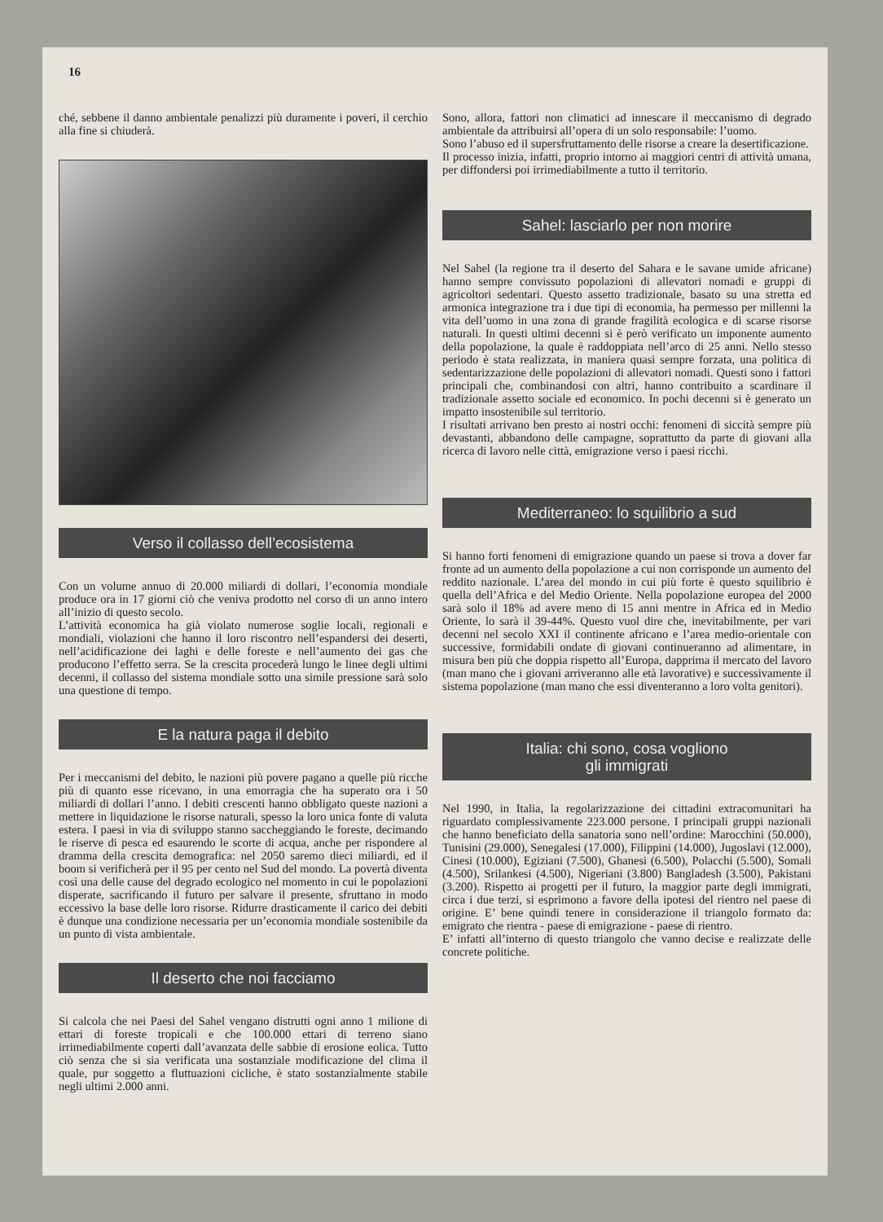16
ché, sebbene il danno ambientale penalizzi più duramente i poveri, il cerchio alla fine si chiuderà.
Verso il collasso dell’ecosistema
Con un volume annuo di 20.000 miliardi di dollari, l’economia mondiale produce ora in 17 giorni ciò che veniva prodotto nel corso di un anno intero all’inizio di questo secolo.
L’attività economica ha già violato numerose soglie locali, regionali e mondiali, violazioni che hanno il loro riscontro nell’espandersi dei deserti, nell’acidificazione dei laghi e delle foreste e nell’aumento dei gas che producono l’effetto serra. Se la crescita procederà lungo le linee degli ultimi decenni, il collasso del sistema mondiale sotto una simile pressione sarà solo una questione di tempo.
E la natura paga il debito
Per i meccanismi del debito, le nazioni più povere pagano a quelle più ricche più di quanto esse ricevano, in una emorragia che ha superato ora i 50 miliardi di dollari l’anno. I debiti crescenti hanno obbligato queste nazioni a mettere in liquidazione le risorse naturali, spesso la loro unica fonte di valuta estera. I paesi in via di sviluppo stanno saccheggiando le foreste, decimando le riserve di pesca ed esaurendo le scorte di acqua, anche per rispondere al dramma della crescita demografica: nel 2050 saremo dieci miliardi, ed il boom si verificherà per il 95 per cento nel Sud del mondo. La povertà diventa così una delle cause del degrado ecologico nel momento in cui le popolazioni disperate, sacrificando il futuro per salvare il presente, sfruttano in modo eccessivo la base delle loro risorse. Ridurre drasticamente il carico dei debiti è dunque una condizione necessaria per un’economia mondiale sostenibile da un punto di vista ambientale.
Il deserto che noi facciamo
Si calcola che nei Paesi del Sahel vengano distrutti ogni anno 1 milione di ettari di foreste tropicali e che 100.000 ettari di terreno siano irrimediabilmente coperti dall’avanzata delle sabbie di erosione eolica. Tutto ciò senza che si sia verificata una sostanziale modificazione del clima il quale, pur soggetto a fluttuazioni cicliche, è stato sostanzialmente stabile negli ultimi 2.000 anni.
Sono, allora, fattori non climatici ad innescare il meccanismo di degrado ambientale da attribuirsi all’opera di un solo responsabile: l’uomo.
Sono l’abuso ed il supersfruttamento delle risorse a creare la desertificazione.
Il processo inizia, infatti, proprio intorno ai maggiori centri di attività umana, per diffondersi poi irrimediabilmente a tutto il territorio.
Sahel: lasciarlo per non morire
Nel Sahel (la regione tra il deserto del Sahara e le savane umide africane) hanno sempre convissuto popolazioni di allevatori nomadi e gruppi di agricoltori sedentari. Questo assetto tradizionale, basato su una stretta ed armonica integrazione tra i due tipi di economia, ha permesso per millenni la vita dell’uomo in una zona di grande fragilità ecologica e di scarse risorse naturali. In questi ultimi decenni si è però verificato un imponente aumento della popolazione, la quale è raddoppiata nell’arco di 25 anni. Nello stesso periodo è stata realizzata, in maniera quasi sempre forzata, una politica di sedentarizzazione delle popolazioni di allevatori nomadi. Questi sono i fattori principali che, combinandosi con altri, hanno contribuito a scardinare il tradizionale assetto sociale ed economico. In pochi decenni si è generato un impatto insostenibile sul territorio.
I risultati arrivano ben presto ai nostri occhi: fenomeni di siccità sempre più devastanti, abbandono delle campagne, soprattutto da parte di giovani alla ricerca di lavoro nelle città, emigrazione verso i paesi ricchi.
Mediterraneo: lo squilibrio a sud
Si hanno forti fenomeni di emigrazione quando un paese si trova a dover far fronte ad un aumento della popolazione a cui non corrisponde un aumento del reddito nazionale. L’area del mondo in cui più forte è questo squilibrio è quella dell’Africa e del Medio Oriente. Nella popolazione europea del 2000 sarà solo il 18% ad avere meno di 15 anni mentre in Africa ed in Medio Oriente, lo sarà il 39-44%. Questo vuol dire che, inevitabilmente, per vari decenni nel secolo XXI il continente africano e l’area medio-orientale con successive, formidabili ondate di giovani continueranno ad alimentare, in misura ben più che doppia rispetto all’Europa, dapprima il mercato del lavoro (man mano che i giovani arriveranno alle età lavorative) e successivamente il sistema popolazione (man mano che essi diventeranno a loro volta genitori).
Italia: chi sono, cosa vogliono
gli immigrati
Nel 1990, in Italia, la regolarizzazione dei cittadini extracomunitari ha riguardato complessivamente 223.000 persone. I principali gruppi nazionali che hanno beneficiato della sanatoria sono nell’ordine: Marocchini (50.000), Tunisini (29.000), Senegalesi (17.000), Filippini (14.000), Jugoslavi (12.000), Cinesi (10.000), Egiziani (7.500), Ghanesi (6.500), Polacchi (5.500), Somali (4.500), Srilankesi (4.500), Nigeriani (3.800) Bangladesh (3.500), Pakistani (3.200). Rispetto ai progetti per il futuro, la maggior parte degli immigrati, circa i due terzi, si esprimono a favore della ipotesi del rientro nel paese di origine. E’ bene quindi tenere in considerazione il triangolo formato da: emigrato che rientra - paese di emigrazione - paese di rientro.
E’ infatti all’interno di questo triangolo che vanno decise e realizzate delle concrete politiche.